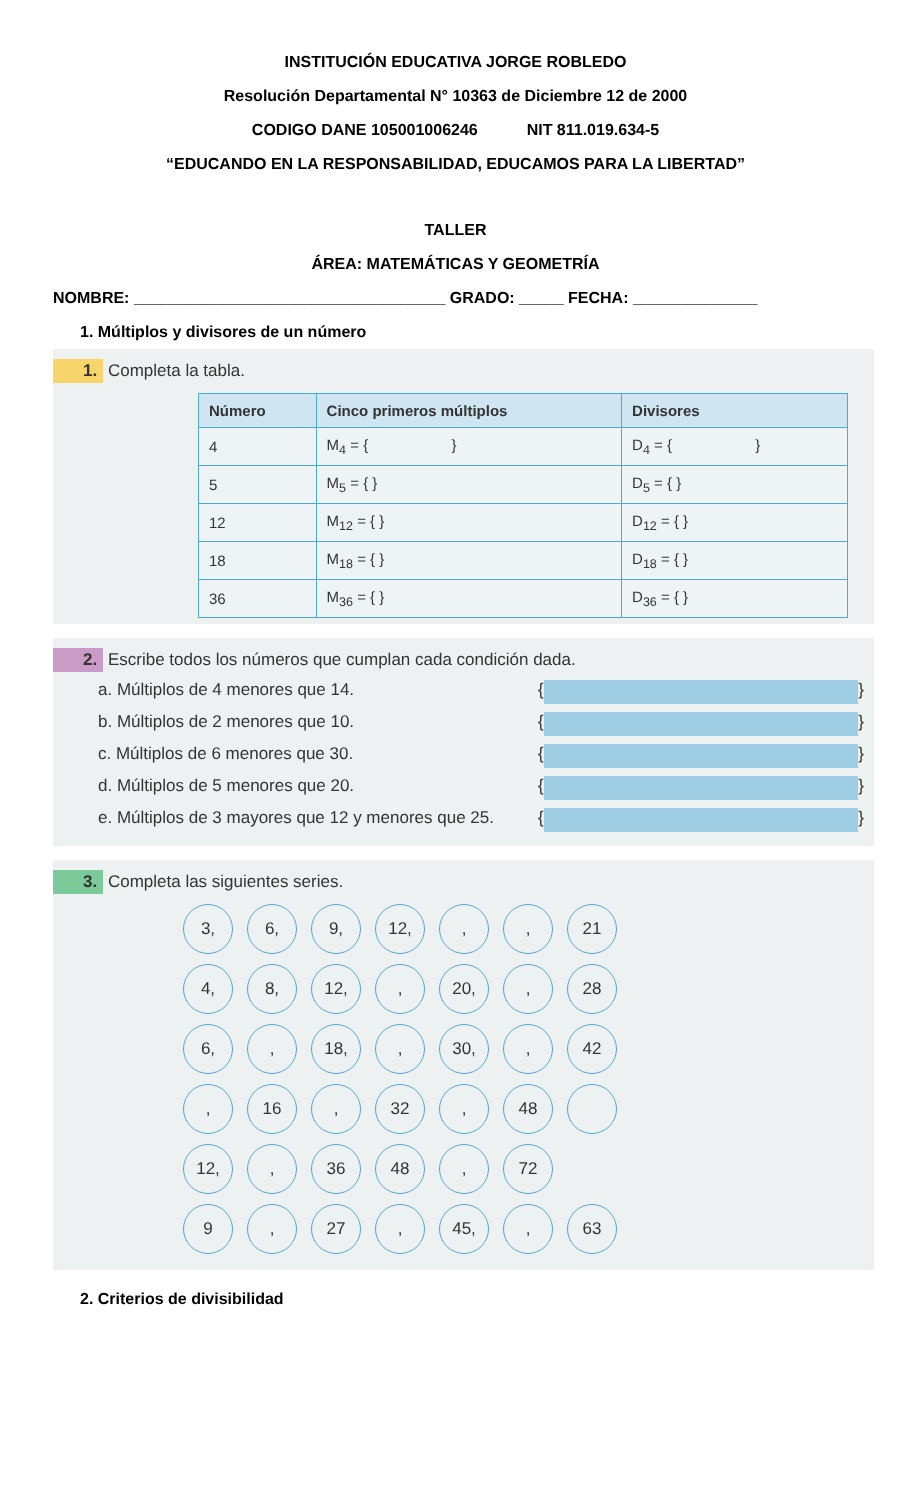INSTITUCIÓN EDUCATIVA JORGE ROBLEDO
Resolución Departamental N° 10363 de Diciembre 12 de 2000
CODIGO DANE 105001006246 NIT 811.019.634-5
“EDUCANDO EN LA RESPONSABILIDAD, EDUCAMOS PARA LA LIBERTAD”
TALLER
ÁREA: MATEMÁTICAS Y GEOMETRÍA
NOMBRE: ___________________________________ GRADO: _____ FECHA: ______________
1. Múltiplos y divisores de un número
1. Completa la tabla.
| Número | Cinco primeros múltiplos | Divisores |
| --- | --- | --- |
| 4 | M<sub>4</sub> = { } | D<sub>4</sub> = { } |
| 5 | M<sub>5</sub> = { } | D<sub>5</sub> = { } |
| 12 | M<sub>12</sub> = { } | D<sub>12</sub> = { } |
| 18 | M<sub>18</sub> = { } | D<sub>18</sub> = { } |
| 36 | M<sub>36</sub> = { } | D<sub>36</sub> = { } |
2. Escribe todos los números que cumplan cada condición dada.
a. Múltiplos de 4 menores que 14. { }
b. Múltiplos de 2 menores que 10. { }
c. Múltiplos de 6 menores que 30. { }
d. Múltiplos de 5 menores que 20. { }
e. Múltiplos de 3 mayores que 12 y menores que 25. { }
3. Completa las siguientes series.
3, 6, 9, 12, , , 21
4, 8, 12, , 20, , 28
6, , 18, , 30, , 42
, 16 , 32 , 48
12, , 36 48 , 72
9 , 27 , 45, , 63
2. Criterios de divisibilidad